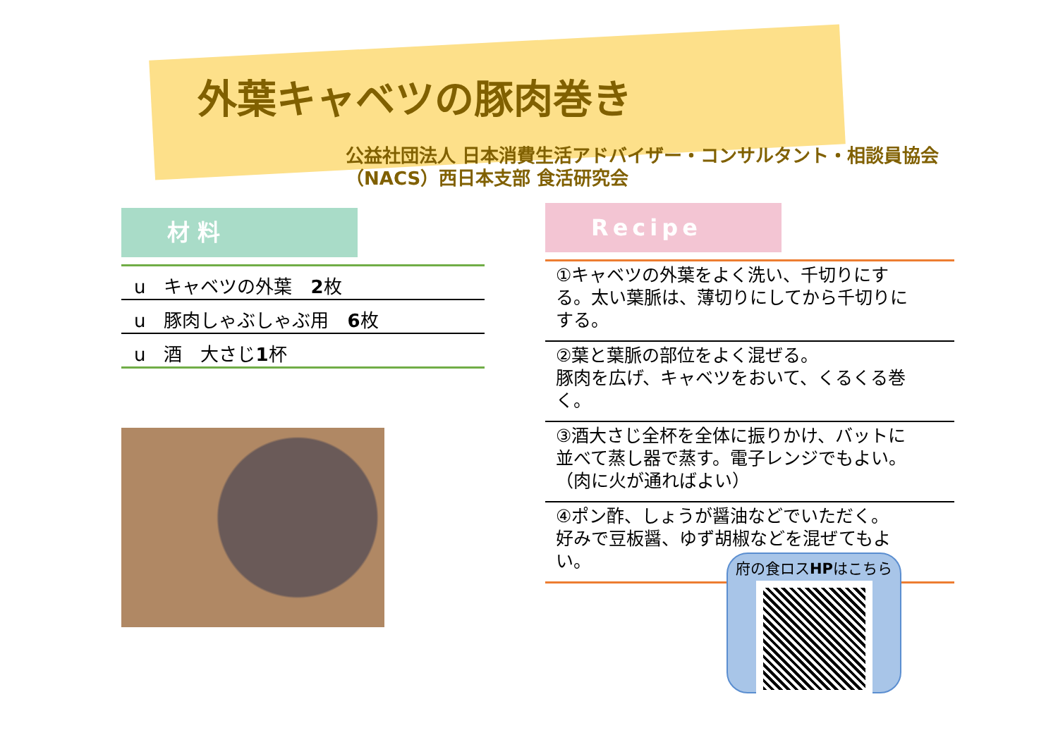外葉キャベツの豚肉巻き
公益社団法人 日本消費生活アドバイザー・コンサルタント・相談員協会
（NACS）西日本支部 食活研究会
材 料
u　キャベツの外葉　2枚
u　豚肉しゃぶしゃぶ用　6枚
u　酒　大さじ1杯
Recipe
①キャベツの外葉をよく洗い、千切りにする。太い葉脈は、薄切りにしてから千切りにする。
②葉と葉脈の部位をよく混ぜる。
豚肉を広げ、キャベツをおいて、くるくる巻く。
③酒大さじ全杯を全体に振りかけ、バットに並べて蒸し器で蒸す。電子レンジでもよい。（肉に火が通ればよい）
④ポン酢、しょうが醤油などでいただく。
好みで豆板醤、ゆず胡椒などを混ぜてもよい。
府の食ロスHPはこちら